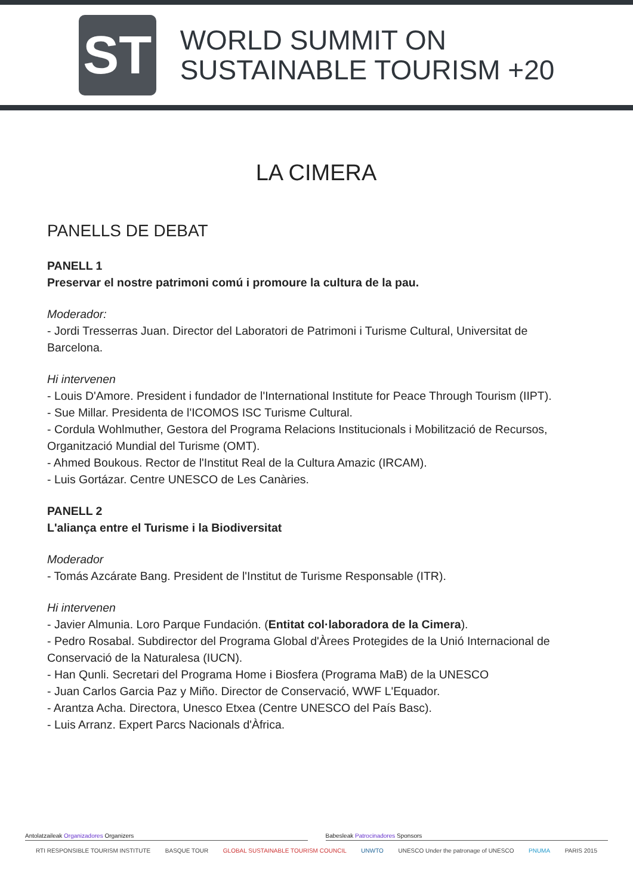ST
WORLD SUMMIT ON
SUSTAINABLE TOURISM +20
LA CIMERA
PANELLS DE DEBAT
PANELL 1
Preservar el nostre patrimoni comú i promoure la cultura de la pau.
Moderador:
- Jordi Tresserras Juan. Director del Laboratori de Patrimoni i Turisme Cultural, Universitat de Barcelona.
Hi intervenen
- Louis D'Amore. President i fundador de l'International Institute for Peace Through Tourism (IIPT).
- Sue Millar. Presidenta de l'ICOMOS ISC Turisme Cultural.
- Cordula Wohlmuther, Gestora del Programa Relacions Institucionals i Mobilització de Recursos, Organització Mundial del Turisme (OMT).
- Ahmed Boukous. Rector de l'Institut Real de la Cultura Amazic (IRCAM).
- Luis Gortázar. Centre UNESCO de Les Canàries.
PANELL 2
L'aliança entre el Turisme i la Biodiversitat
Moderador
- Tomás Azcárate Bang. President de l'Institut de Turisme Responsable (ITR).
Hi intervenen
- Javier Almunia. Loro Parque Fundación. (Entitat col·laboradora de la Cimera).
- Pedro Rosabal. Subdirector del Programa Global d'Àrees Protegides de la Unió Internacional de Conservació de la Naturalesa (IUCN).
- Han Qunli. Secretari del Programa Home i Biosfera (Programa MaB) de la UNESCO
- Juan Carlos Garcia Paz y Miño. Director de Conservació, WWF L'Equador.
- Arantza Acha. Directora, Unesco Etxea (Centre UNESCO del País Basc).
- Luis Arranz. Expert Parcs Nacionals d'Àfrica.
Antolatzaileak Organizadores Organizers
Babesleak Patrocinadores Sponsors
RTI RESPONSIBLE TOURISM INSTITUTE BASQUE TOUR GLOBAL SUSTAINABLE TOURISM COUNCIL UNWTO UNESCO Under the patronage of UNESCO PNUMA PARIS 2015